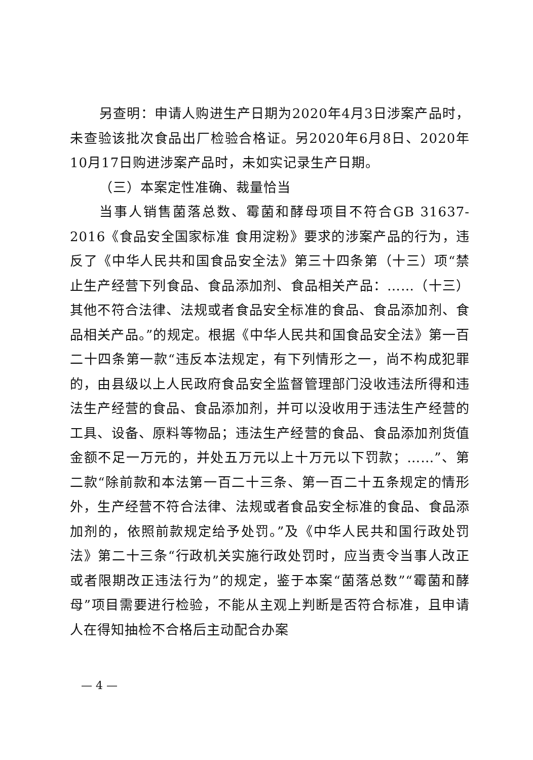另查明：申请人购进生产日期为2020年4月3日涉案产品时，未查验该批次食品出厂检验合格证。另2020年6月8日、2020年10月17日购进涉案产品时，未如实记录生产日期。
（三）本案定性准确、裁量恰当
当事人销售菌落总数、霉菌和酵母项目不符合GB 31637-2016《食品安全国家标准 食用淀粉》要求的涉案产品的行为，违反了《中华人民共和国食品安全法》第三十四条第（十三）项“禁止生产经营下列食品、食品添加剂、食品相关产品：……（十三）其他不符合法律、法规或者食品安全标准的食品、食品添加剂、食品相关产品。”的规定。根据《中华人民共和国食品安全法》第一百二十四条第一款“违反本法规定，有下列情形之一，尚不构成犯罪的，由县级以上人民政府食品安全监督管理部门没收违法所得和违法生产经营的食品、食品添加剂，并可以没收用于违法生产经营的工具、设备、原料等物品；违法生产经营的食品、食品添加剂货值金额不足一万元的，并处五万元以上十万元以下罚款；……”、第二款“除前款和本法第一百二十三条、第一百二十五条规定的情形外，生产经营不符合法律、法规或者食品安全标准的食品、食品添加剂的，依照前款规定给予处罚。”及《中华人民共和国行政处罚法》第二十三条“行政机关实施行政处罚时，应当责令当事人改正或者限期改正违法行为”的规定，鉴于本案“菌落总数”“霉菌和酵母”项目需要进行检验，不能从主观上判断是否符合标准，且申请人在得知抽检不合格后主动配合办案
— 4 —